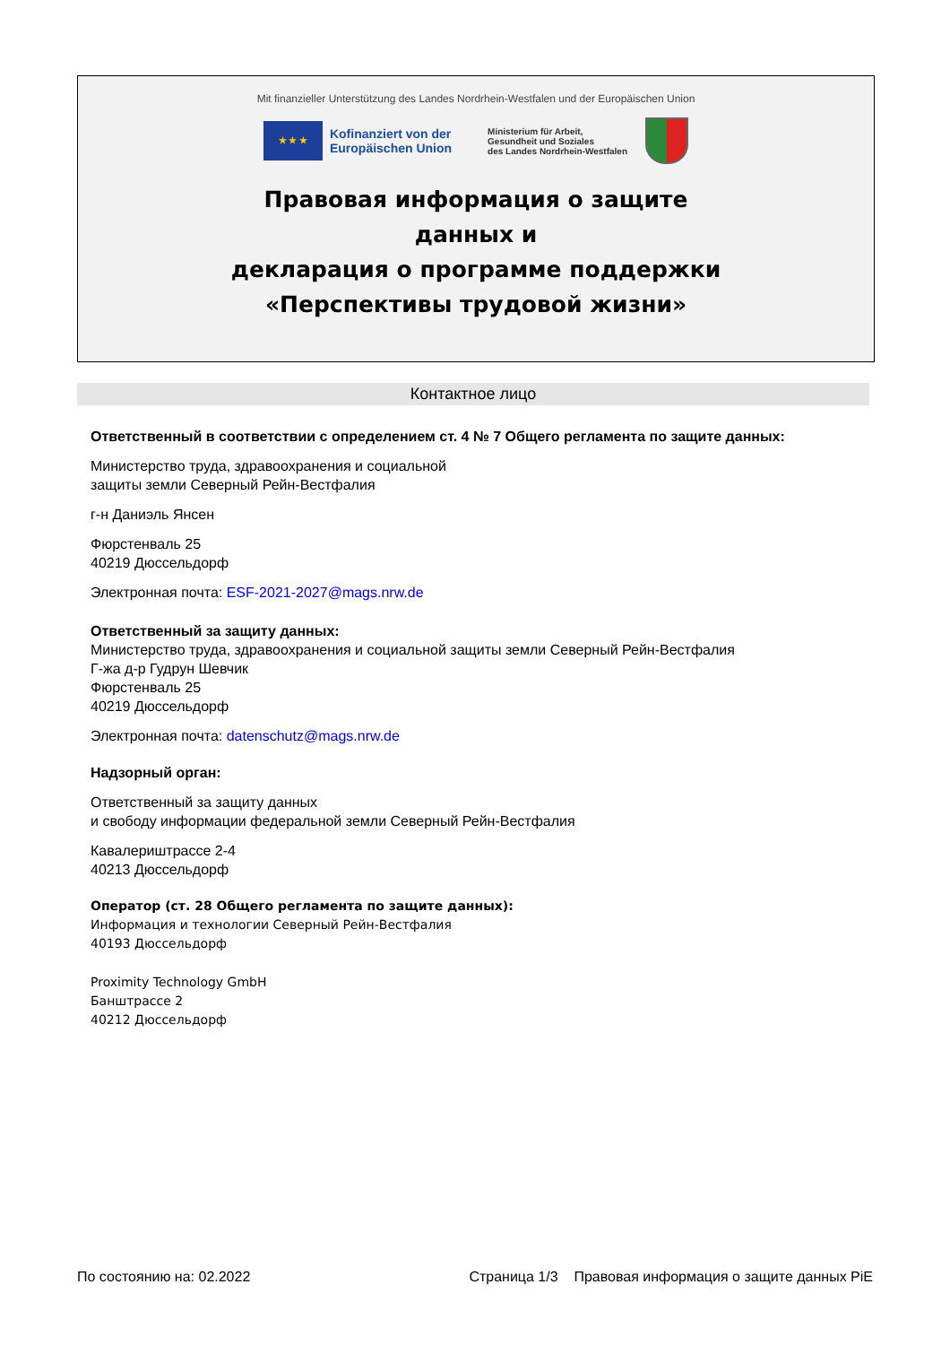Mit finanzieller Unterstützung des Landes Nordrhein-Westfalen und der Europäischen Union
★ ★ ★
Kofinanziert von der
Europäischen Union
Ministerium für Arbeit,
Gesundheit und Soziales
des Landes Nordrhein-Westfalen
Правовая информация о защите
данных и
декларация о программе поддержки
«Перспективы трудовой жизни»
Контактное лицо
Ответственный в соответствии с определением ст. 4 № 7 Общего регламента по защите данных:
Министерство труда, здравоохранения и социальной
защиты земли Северный Рейн-Вестфалия
г-н Даниэль Янсен
Фюрстенваль 25
40219 Дюссельдорф
Электронная почта: ESF-2021-2027@mags.nrw.de
Ответственный за защиту данных:
Министерство труда, здравоохранения и социальной защиты земли Северный Рейн-Вестфалия
Г-жа д-р Гудрун Шевчик
Фюрстенваль 25
40219 Дюссельдорф
Электронная почта: datenschutz@mags.nrw.de
Надзорный орган:
Ответственный за защиту данных
и свободу информации федеральной земли Северный Рейн-Вестфалия
Кавалериштрассе 2-4
40213 Дюссельдорф
Оператор (ст. 28 Общего регламента по защите данных):
Информация и технологии Северный Рейн-Вестфалия
40193 Дюссельдорф
Proximity Technology GmbH
Банштрассе 2
40212 Дюссельдорф
По состоянию на: 02.2022 Страница 1/3 Правовая информация о защите данных PiE